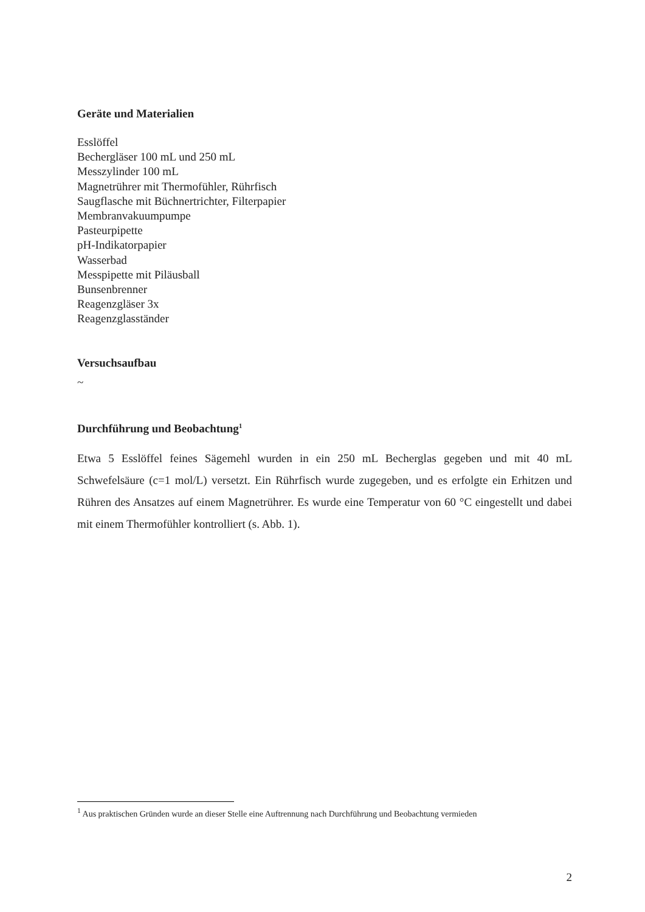Geräte und Materialien
Esslöffel
Bechergläser 100 mL und 250 mL
Messzylinder 100 mL
Magnetrührer mit Thermofühler, Rührfisch
Saugflasche mit Büchnertrichter, Filterpapier
Membranvakuumpumpe
Pasteurpipette
pH-Indikatorpapier
Wasserbad
Messpipette mit Piläusball
Bunsenbrenner
Reagenzgläser 3x
Reagenzglasständer
Versuchsaufbau
~
Durchführung und Beobachtung<sup>1</sup>
Etwa 5 Esslöffel feines Sägemehl wurden in ein 250 mL Becherglas gegeben und mit 40 mL Schwefelsäure (c=1 mol/L) versetzt. Ein Rührfisch wurde zugegeben, und es erfolgte ein Erhitzen und Rühren des Ansatzes auf einem Magnetrührer. Es wurde eine Temperatur von 60 °C eingestellt und dabei mit einem Thermofühler kontrolliert (s. Abb. 1).
<sup>1</sup> Aus praktischen Gründen wurde an dieser Stelle eine Auftrennung nach Durchführung und Beobachtung vermieden
2